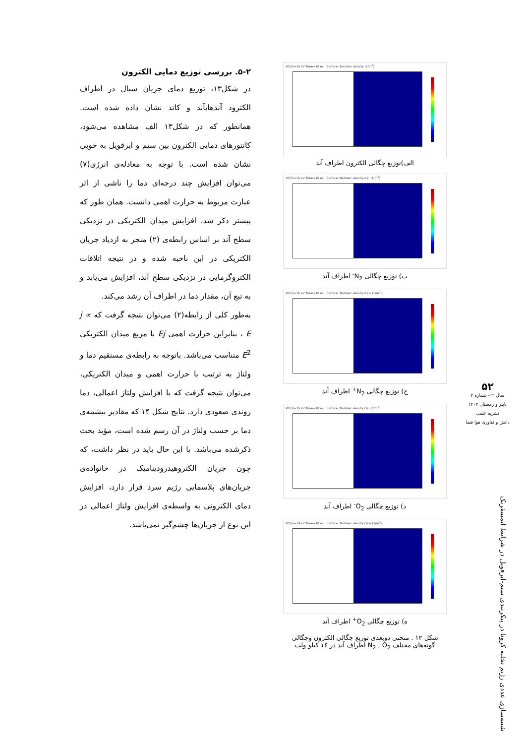۵-۲. بررسی توزیع دمایی الکترون
در شکل۱۳، توزیع دمای جریان سیال در اطراف الکترود آندهایآند و کاتد نشان داده شده است. همانطور که در شکل۱۳ الف مشاهده می‌شود، کانتورهای دمایی الکترون بین سیم و ایرفویل به خوبی نشان شده است. با توجه به معادله‌ی انرژی(۷) می‌توان افزایش چند درجه‌ای دما را ناشی از اثر عبارت مربوط به حرارت اهمی دانست. همان طور که پیشتر ذکر شد، افزایش میدان الکتریکی در نزدیکی سطح آند بر اساس رابطه‌ی (۲) منجر به ازدیاد جریان الکتریکی در این ناحیه شده و در نتیجه اتلافات الکتروگرمایی در نزدیکی سطح آند، افزایش می‌یابد و به تبع آن، مقدار دما در اطراف آن رشد می‌کند.
به‌طور کلی از رابطه(۲) می‌توان نتیجه گرفت که j ∝ E ، بنابراین حرارت اهمی Ej با مربع میدان الکتریکی E<sup>2</sup> متناسب می‌باشد. باتوجه به رابطه‌ی مستقیم دما و ولتاژ به ترتیب با حرارت اهمی و میدان الکتریکی، می‌توان نتیجه گرفت که با افزایش ولتاژ اعمالی، دما روندی صعودی دارد. نتایج شکل ۱۴ که مقادیر بیشینه‌ی دما بر حسب ولتاژ در آن رسم شده است، مؤید بحث ذکرشده می‌باشد. با این حال باید در نظر داشت، که چون جریان الکتروهیدرودینامیک در خانواده‌ی جریان‌های پلاسمایی رژیم سرد قرار دارد، افزایش دمای الکترونی به واسطه‌ی افزایش ولتاژ اعمالی در این نوع از جریان‌ها چشم‌گیر نمی‌باشد.
V0(3)=16 kV Time=10 ns Surface: Electron density (1/m<sup>3</sup>)
الف)توزیع چگالی الکترون اطراف آند
V0(3)=16 kV Time=10 ns Surface: Number density N2- (1/m<sup>3</sup>)
ب) توزیع چگالی N<sub>2</sub><sup>-</sup> اطراف آند
V0(3)=16 kV Time=10 ns Surface: Number density N2+ (1/m<sup>3</sup>)
ج) توزیع چگالی N<sub>2</sub><sup>+</sup> اطراف آند
V0(3)=16 kV Time=10 ns Surface: Number density O2- (1/m<sup>3</sup>)
د) توزیع چگالی O<sub>2</sub><sup>-</sup> اطراف آند
V0(2)=14 kV Time=10 ns Surface: Number density O2+ (1/m<sup>3</sup>)
ه) توزیع چگالی O<sub>2</sub><sup>+</sup> اطراف آند
شکل ۱۲ . منحنی دوبعدی توزیع چگالی الکترون وچگالی گونه‌های مختلف N<sub>2</sub> , O<sub>2</sub> اطراف آند در ۱۶ کیلو ولت
۵۲
سال ۱۲- شماره ۲
پاییز و زمستان ۱۴۰۲
نشریه علمی
دانش و فناوری هوا فضا
شبیه‌سازی عددی رژیم تخلیه کرونا در پیکربندی سیم-ایرفویل در شرایط اتمسفریک